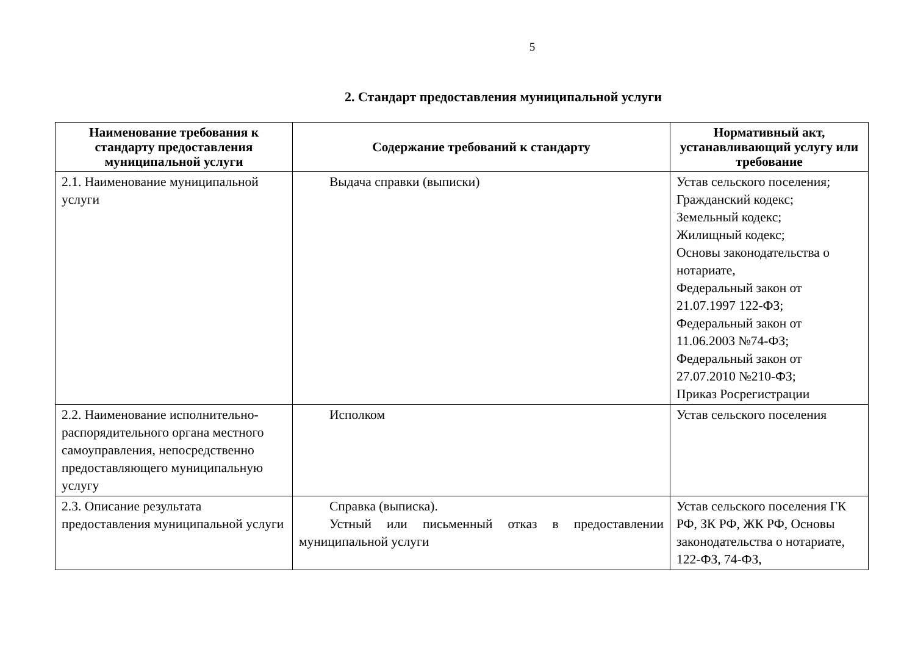5
2. Стандарт предоставления муниципальной услуги
| Наименование требования к стандарту предоставления муниципальной услуги | Содержание требований к стандарту | Нормативный акт, устанавливающий услугу или требование |
| --- | --- | --- |
| 2.1. Наименование муниципальной услуги | Выдача справки (выписки) | Устав сельского поселения; Гражданский кодекс; Земельный кодекс; Жилищный кодекс; Основы законодательства о нотариате, Федеральный закон от 21.07.1997 122-ФЗ; Федеральный закон от 11.06.2003 №74-ФЗ; Федеральный закон от 27.07.2010 №210-ФЗ; Приказ Росрегистрации |
| 2.2. Наименование исполнительно-распорядительного органа местного самоуправления, непосредственно предоставляющего муниципальную услугу | Исполком | Устав сельского поселения |
| 2.3. Описание результата предоставления муниципальной услуги | Справка (выписка). Устный или письменный отказ в предоставлении муниципальной услуги | Устав сельского поселения ГК РФ, ЗК РФ, ЖК РФ, Основы законодательства о нотариате, 122-ФЗ, 74-ФЗ, |